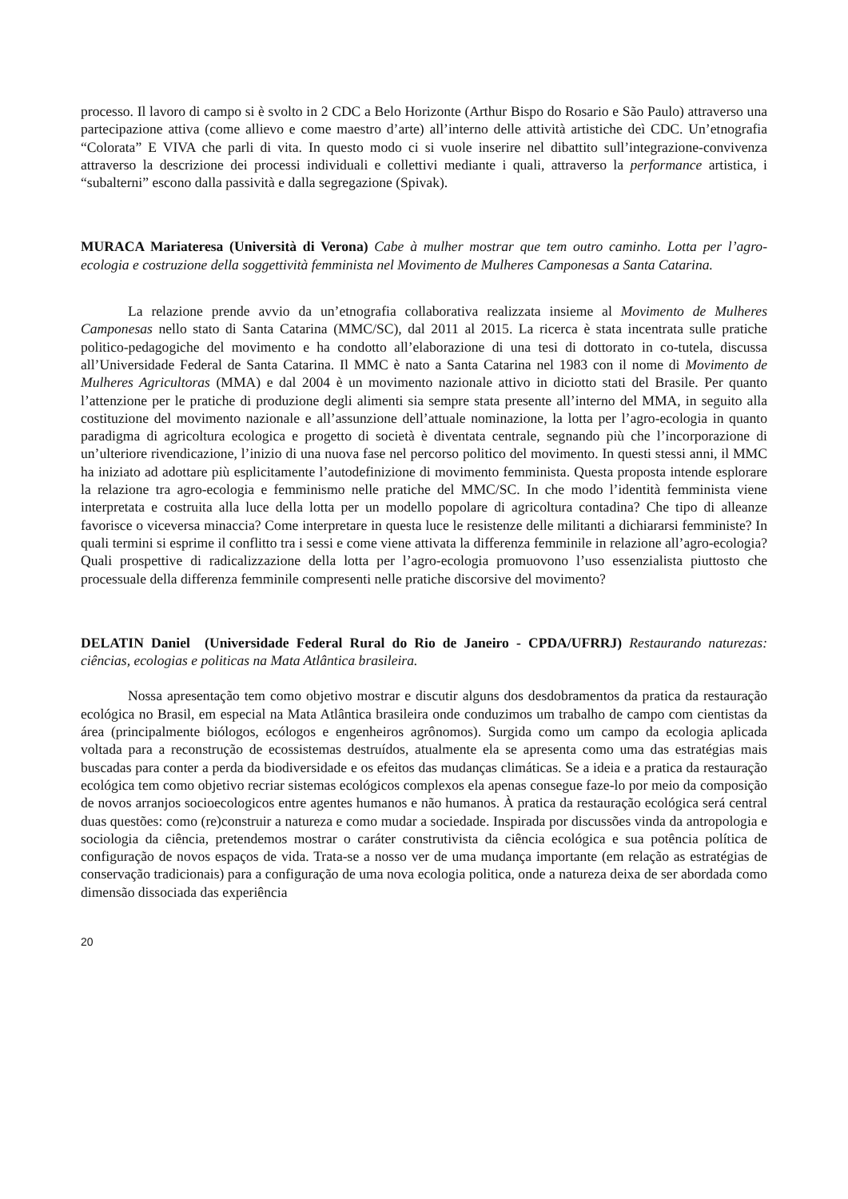processo. Il lavoro di campo si è svolto in 2 CDC a Belo Horizonte (Arthur Bispo do Rosario e São Paulo) attraverso una partecipazione attiva (come allievo e come maestro d’arte) all’interno delle attività artistiche deì CDC. Un’etnografia “Colorata” E VIVA che parli di vita. In questo modo ci si vuole inserire nel dibattito sull’integrazione-convivenza attraverso la descrizione dei processi individuali e collettivi mediante i quali, attraverso la performance artistica, i “subalterni” escono dalla passività e dalla segregazione (Spivak).
MURACA Mariateresa (Università di Verona) Cabe à mulher mostrar que tem outro caminho. Lotta per l’agro-ecologia e costruzione della soggettività femminista nel Movimento de Mulheres Camponesas a Santa Catarina.
La relazione prende avvio da un’etnografia collaborativa realizzata insieme al Movimento de Mulheres Camponesas nello stato di Santa Catarina (MMC/SC), dal 2011 al 2015. La ricerca è stata incentrata sulle pratiche politico-pedagogiche del movimento e ha condotto all’elaborazione di una tesi di dottorato in co-tutela, discussa all’Universidade Federal de Santa Catarina. Il MMC è nato a Santa Catarina nel 1983 con il nome di Movimento de Mulheres Agricultoras (MMA) e dal 2004 è un movimento nazionale attivo in diciotto stati del Brasile. Per quanto l’attenzione per le pratiche di produzione degli alimenti sia sempre stata presente all’interno del MMA, in seguito alla costituzione del movimento nazionale e all’assunzione dell’attuale nominazione, la lotta per l’agro-ecologia in quanto paradigma di agricoltura ecologica e progetto di società è diventata centrale, segnando più che l’incorporazione di un’ulteriore rivendicazione, l’inizio di una nuova fase nel percorso politico del movimento. In questi stessi anni, il MMC ha iniziato ad adottare più esplicitamente l’autodefinizione di movimento femminista. Questa proposta intende esplorare la relazione tra agro-ecologia e femminismo nelle pratiche del MMC/SC. In che modo l’identità femminista viene interpretata e costruita alla luce della lotta per un modello popolare di agricoltura contadina? Che tipo di alleanze favorisce o viceversa minaccia? Come interpretare in questa luce le resistenze delle militanti a dichiararsi femministe? In quali termini si esprime il conflitto tra i sessi e come viene attivata la differenza femminile in relazione all’agro-ecologia? Quali prospettive di radicalizzazione della lotta per l’agro-ecologia promuovono l’uso essenzialista piuttosto che processuale della differenza femminile compresenti nelle pratiche discorsive del movimento?
DELATIN Daniel (Universidade Federal Rural do Rio de Janeiro - CPDA/UFRRJ) Restaurando naturezas: ciências, ecologias e politicas na Mata Atlântica brasileira.
Nossa apresentação tem como objetivo mostrar e discutir alguns dos desdobramentos da pratica da restauração ecológica no Brasil, em especial na Mata Atlântica brasileira onde conduzimos um trabalho de campo com cientistas da área (principalmente biólogos, ecólogos e engenheiros agrônomos). Surgida como um campo da ecologia aplicada voltada para a reconstrução de ecossistemas destruídos, atualmente ela se apresenta como uma das estratégias mais buscadas para conter a perda da biodiversidade e os efeitos das mudanças climáticas. Se a ideia e a pratica da restauração ecológica tem como objetivo recriar sistemas ecológicos complexos ela apenas consegue faze-lo por meio da composição de novos arranjos socioecologicos entre agentes humanos e não humanos. À pratica da restauração ecológica será central duas questões: como (re)construir a natureza e como mudar a sociedade. Inspirada por discussões vinda da antropologia e sociologia da ciência, pretendemos mostrar o caráter construtivista da ciência ecológica e sua potência política de configuração de novos espaços de vida. Trata-se a nosso ver de uma mudança importante (em relação as estratégias de conservação tradicionais) para a configuração de uma nova ecologia politica, onde a natureza deixa de ser abordada como dimensão dissociada das experiência
20